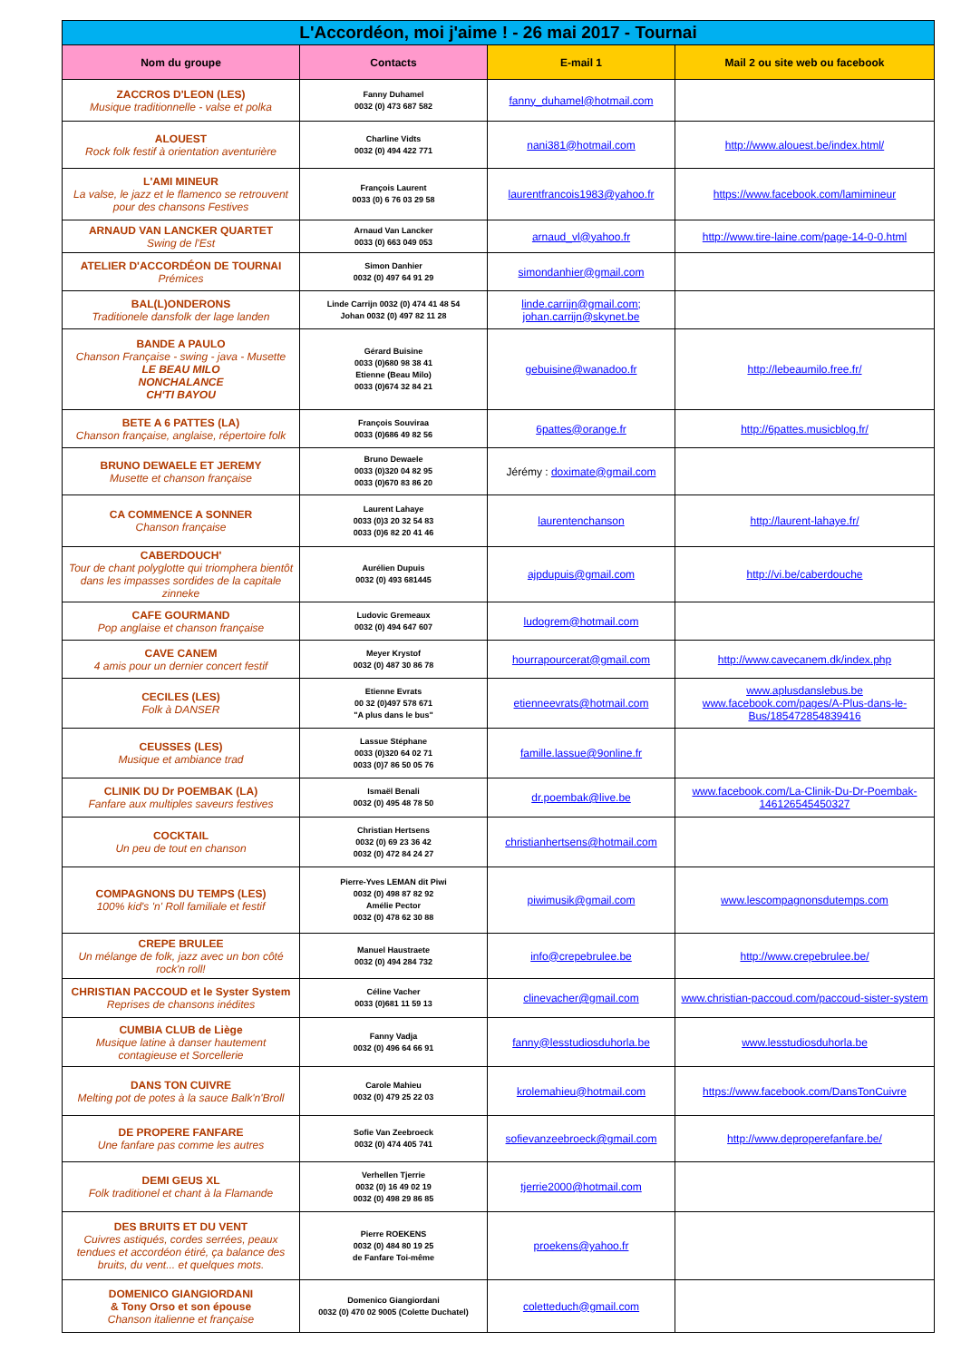| L'Accordéon, moi j'aime ! - 26 mai 2017 - Tournai | | | |
| Nom du groupe | Contacts | E-mail 1 | Mail 2 ou site web ou facebook |
| ZACCROS D'LEON (LES) Musique traditionnelle - valse et polka | Fanny Duhamel 0032 (0) 473 687 582 | fanny_duhamel@hotmail.com | |
| ALOUEST Rock folk festif à orientation aventurière | Charline Vidts 0032 (0) 494 422 771 | nani381@hotmail.com | http://www.alouest.be/index.html/ |
| L'AMI MINEUR La valse, le jazz et le flamenco se retrouvent pour des chansons Festives | François Laurent 0033 (0) 6 76 03 29 58 | laurentfrancois1983@yahoo.fr | https://www.facebook.com/lamimineur |
| ARNAUD VAN LANCKER QUARTET Swing de l'Est | Arnaud Van Lancker 0033 (0) 663 049 053 | arnaud_vl@yahoo.fr | http://www.tire-laine.com/page-14-0-0.html |
| ATELIER D'ACCORDÉON DE TOURNAI Prémices | Simon Danhier 0032 (0) 497 64 91 29 | simondanhier@gmail.com | |
| BAL(L)ONDERONS Traditionele dansfolk der lage landen | Linde Carrijn 0032 (0) 474 41 48 54 Johan 0032 (0) 497 82 11 28 | linde.carrijn@gmail.com; johan.carrijn@skynet.be | |
| BANDE A PAULO Chanson Française - swing - java - Musette LE BEAU MILO NONCHALANCE CH'TI BAYOU | Gérard Buisine 0033 (0)680 98 38 41 Etienne (Beau Milo) 0033 (0)674 32 84 21 | gebuisine@wanadoo.fr | http://lebeaumilo.free.fr/ |
| BETE A 6 PATTES (LA) Chanson française, anglaise, répertoire folk | François Souviraa 0033 (0)686 49 82 56 | 6pattes@orange.fr | http://6pattes.musicblog.fr/ |
| BRUNO DEWAELE ET JEREMY Musette et chanson française | Bruno Dewaele 0033 (0)320 04 82 95 0033 (0)670 83 86 20 | Jérémy : doximate@gmail.com | |
| CA COMMENCE A SONNER Chanson française | Laurent Lahaye 0033 (0)3 20 32 54 83 0033 (0)6 82 20 41 46 | laurentenchanson | http://laurent-lahaye.fr/ |
| CABERDOUCH' Tour de chant polyglotte qui triomphera bientôt dans les impasses sordides de la capitale zinneke | Aurélien Dupuis 0032 (0) 493 681445 | ajpdupuis@gmail.com | http://vi.be/caberdouche |
| CAFE GOURMAND Pop anglaise et chanson française | Ludovic Gremeaux 0032 (0) 494 647 607 | ludogrem@hotmail.com | |
| CAVE CANEM 4 amis pour un dernier concert festif | Meyer Krystof 0032 (0) 487 30 86 78 | hourrapourcerat@gmail.com | http://www.cavecanem.dk/index.php |
| CECILES (LES) Folk à DANSER | Etienne Evrats 00 32 (0)497 578 671 "A plus dans le bus" | etienneevrats@hotmail.com | www.aplusdanslebus.be www.facebook.com/pages/A-Plus-dans-le-Bus/185472854839416 |
| CEUSSES (LES) Musique et ambiance trad | Lassue Stéphane 0033 (0)320 64 02 71 0033 (0)7 86 50 05 76 | famille.lassue@9online.fr | |
| CLINIK DU Dr POEMBAK (LA) Fanfare aux multiples saveurs festives | Ismaël Benali 0032 (0) 495 48 78 50 | dr.poembak@live.be | www.facebook.com/La-Clinik-Du-Dr-Poembak-146126545450327 |
| COCKTAIL Un peu de tout en chanson | Christian Hertsens 0032 (0) 69 23 36 42 0032 (0) 472 84 24 27 | christianhertsens@hotmail.com | |
| COMPAGNONS DU TEMPS (LES) 100% kid's 'n' Roll familiale et festif | Pierre-Yves LEMAN dit Piwi 0032 (0) 498 87 82 92 Amélie Pector 0032 (0) 478 62 30 88 | piwimusik@gmail.com | www.lescompagnonsdutemps.com |
| CREPE BRULEE Un mélange de folk, jazz avec un bon côté rock'n roll! | Manuel Haustraete 0032 (0) 494 284 732 | info@crepebrulee.be | http://www.crepebrulee.be/ |
| CHRISTIAN PACCOUD et le Syster System Reprises de chansons inédites | Céline Vacher 0033 (0)681 11 59 13 | clinevacher@gmail.com | www.christian-paccoud.com/paccoud-sister-system |
| CUMBIA CLUB de Liège Musique latine à danser hautement contagieuse et Sorcellerie | Fanny Vadja 0032 (0) 496 64 66 91 | fanny@lesstudiosduhorla.be | www.lesstudiosduhorla.be |
| DANS TON CUIVRE Melting pot de potes à la sauce Balk'n'Broll | Carole Mahieu 0032 (0) 479 25 22 03 | krolemahieu@hotmail.com | https://www.facebook.com/DansTonCuivre |
| DE PROPERE FANFARE Une fanfare pas comme les autres | Sofie Van Zeebroeck 0032 (0) 474 405 741 | sofievanzeebroeck@gmail.com | http://www.deproperefanfare.be/ |
| DEMI GEUS XL Folk traditionel et chant à la Flamande | Verhellen Tjerrie 0032 (0) 16 49 02 19 0032 (0) 498 29 86 85 | tjerrie2000@hotmail.com | |
| DES BRUITS ET DU VENT Cuivres astiqués, cordes serrées, peaux tendues et accordéon étiré, ça balance des bruits, du vent... et quelques mots. | Pierre ROEKENS 0032 (0) 484 80 19 25 de Fanfare Toi-même | proekens@yahoo.fr | |
| DOMENICO GIANGIORDANI & Tony Orso et son épouse Chanson italienne et française | Domenico Giangiordani 0032 (0) 470 02 9005 (Colette Duchatel) | coletteduch@gmail.com | |